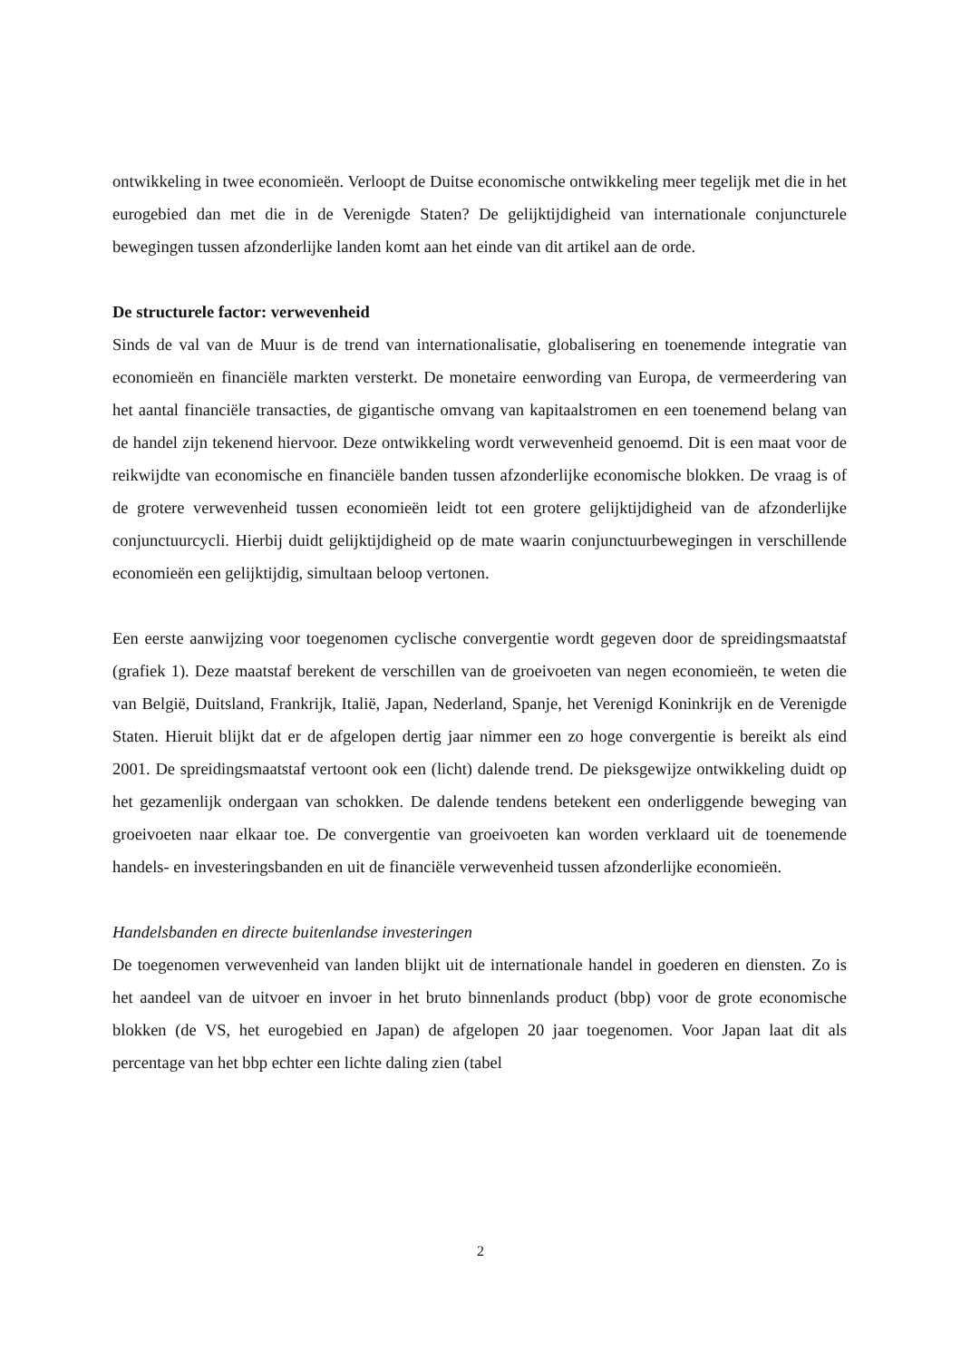ontwikkeling in twee economieën. Verloopt de Duitse economische ontwikkeling meer tegelijk met die in het eurogebied dan met die in de Verenigde Staten? De gelijktijdigheid van internationale conjuncturele bewegingen tussen afzonderlijke landen komt aan het einde van dit artikel aan de orde.
De structurele factor: verwevenheid
Sinds de val van de Muur is de trend van internationalisatie, globalisering en toenemende integratie van economieën en financiële markten versterkt. De monetaire eenwording van Europa, de vermeerdering van het aantal financiële transacties, de gigantische omvang van kapitaalstromen en een toenemend belang van de handel zijn tekenend hiervoor. Deze ontwikkeling wordt verwevenheid genoemd. Dit is een maat voor de reikwijdte van economische en financiële banden tussen afzonderlijke economische blokken. De vraag is of de grotere verwevenheid tussen economieën leidt tot een grotere gelijktijdigheid van de afzonderlijke conjunctuurcycli. Hierbij duidt gelijktijdigheid op de mate waarin conjunctuurbewegingen in verschillende economieën een gelijktijdig, simultaan beloop vertonen.
Een eerste aanwijzing voor toegenomen cyclische convergentie wordt gegeven door de spreidingsmaatstaf (grafiek 1). Deze maatstaf berekent de verschillen van de groeivoeten van negen economieën, te weten die van België, Duitsland, Frankrijk, Italië, Japan, Nederland, Spanje, het Verenigd Koninkrijk en de Verenigde Staten. Hieruit blijkt dat er de afgelopen dertig jaar nimmer een zo hoge convergentie is bereikt als eind 2001. De spreidingsmaatstaf vertoont ook een (licht) dalende trend. De pieksgewijze ontwikkeling duidt op het gezamenlijk ondergaan van schokken. De dalende tendens betekent een onderliggende beweging van groeivoeten naar elkaar toe. De convergentie van groeivoeten kan worden verklaard uit de toenemende handels- en investeringsbanden en uit de financiële verwevenheid tussen afzonderlijke economieën.
Handelsbanden en directe buitenlandse investeringen
De toegenomen verwevenheid van landen blijkt uit de internationale handel in goederen en diensten. Zo is het aandeel van de uitvoer en invoer in het bruto binnenlands product (bbp) voor de grote economische blokken (de VS, het eurogebied en Japan) de afgelopen 20 jaar toegenomen. Voor Japan laat dit als percentage van het bbp echter een lichte daling zien (tabel
2